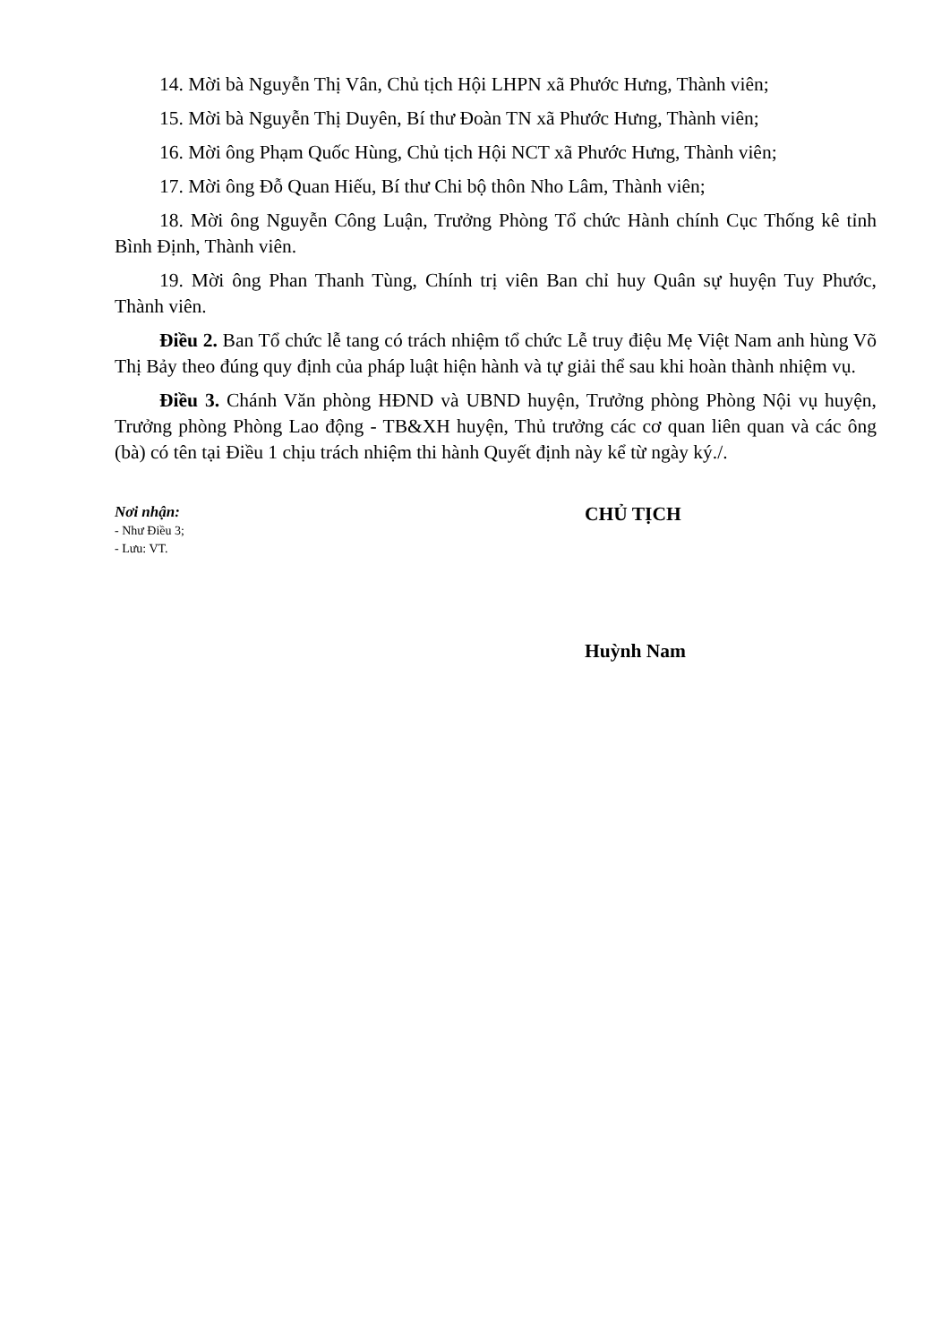14. Mời bà Nguyễn Thị Vân, Chủ tịch Hội LHPN xã Phước Hưng, Thành viên;
15. Mời bà Nguyễn Thị Duyên, Bí thư Đoàn TN xã Phước Hưng, Thành viên;
16. Mời ông Phạm Quốc Hùng, Chủ tịch Hội NCT xã Phước Hưng, Thành viên;
17. Mời ông Đỗ Quan Hiếu, Bí thư Chi bộ thôn Nho Lâm, Thành viên;
18. Mời ông Nguyễn Công Luận, Trưởng Phòng Tổ chức Hành chính Cục Thống kê tỉnh Bình Định, Thành viên.
19. Mời ông Phan Thanh Tùng, Chính trị viên Ban chỉ huy Quân sự huyện Tuy Phước, Thành viên.
Điều 2. Ban Tổ chức lễ tang có trách nhiệm tổ chức Lễ truy điệu Mẹ Việt Nam anh hùng Võ Thị Bảy theo đúng quy định của pháp luật hiện hành và tự giải thể sau khi hoàn thành nhiệm vụ.
Điều 3. Chánh Văn phòng HĐND và UBND huyện, Trưởng phòng Phòng Nội vụ huyện, Trưởng phòng Phòng Lao động - TB&XH huyện, Thủ trưởng các cơ quan liên quan và các ông (bà) có tên tại Điều 1 chịu trách nhiệm thi hành Quyết định này kể từ ngày ký./.
Nơi nhận:
- Như Điều 3;
- Lưu: VT.
CHỦ TỊCH
Huỳnh Nam